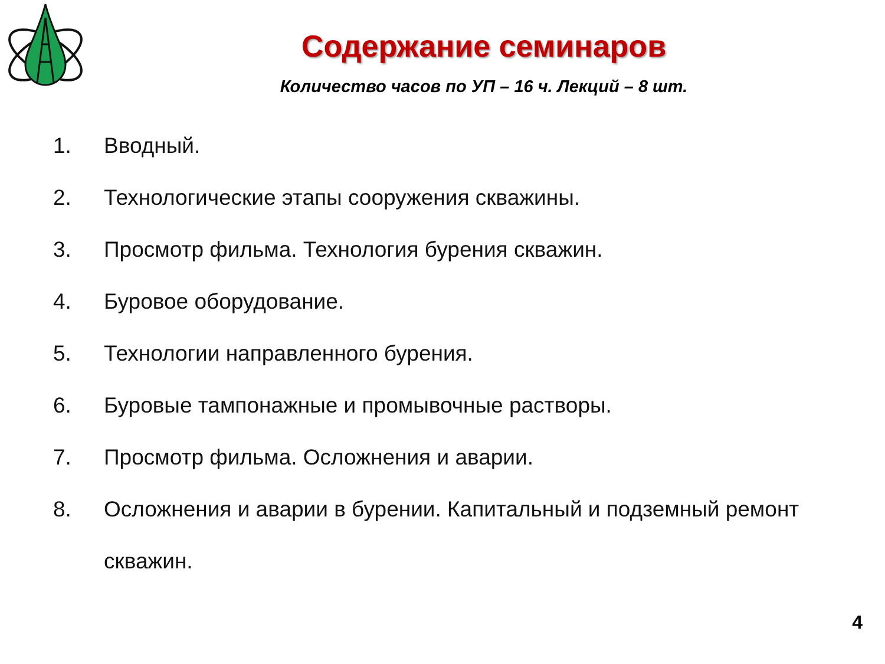Содержание семинаров
Количество часов по УП – 16 ч. Лекций – 8 шт.
1. Вводный.
2. Технологические этапы сооружения скважины.
3. Просмотр фильма. Технология бурения скважин.
4. Буровое оборудование.
5. Технологии направленного бурения.
6. Буровые тампонажные и промывочные растворы.
7. Просмотр фильма. Осложнения и аварии.
8. Осложнения и аварии в бурении. Капитальный и подземный ремонт скважин.
4